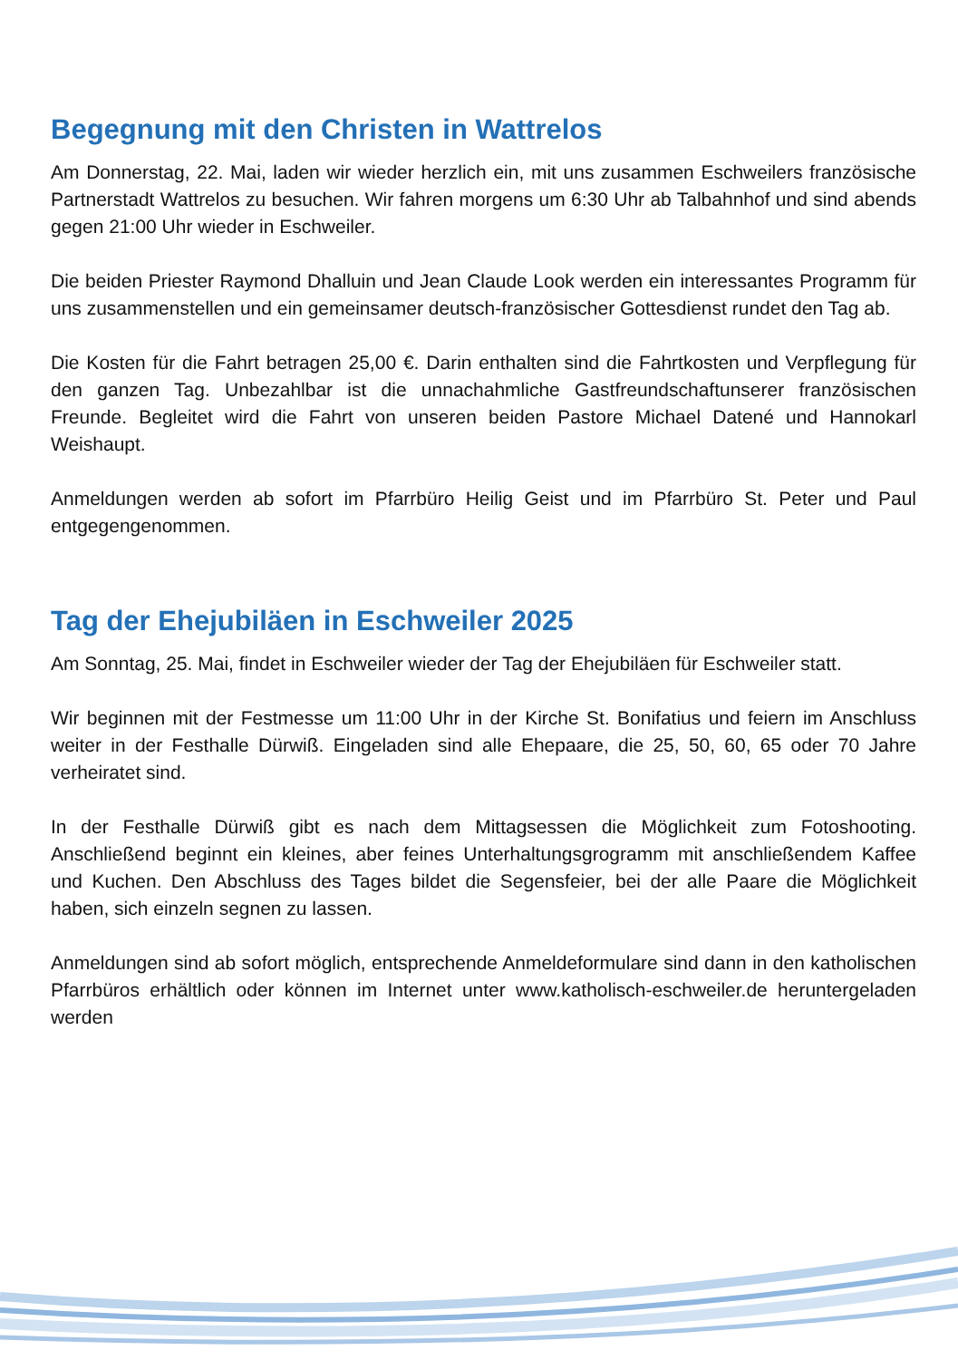Begegnung mit den Christen in Wattrelos
Am Donnerstag, 22. Mai, laden wir wieder herzlich ein, mit uns zusammen Eschweilers französische Partnerstadt Wattrelos zu besuchen. Wir fahren morgens um 6:30 Uhr ab Talbahnhof und sind abends gegen 21:00 Uhr wieder in Eschweiler.
Die beiden Priester Raymond Dhalluin und Jean Claude Look werden ein interessantes Programm für uns zusammenstellen und ein gemeinsamer deutsch-französischer Gottesdienst rundet den Tag ab.
Die Kosten für die Fahrt betragen 25,00 €. Darin enthalten sind die Fahrtkosten und Verpflegung für den ganzen Tag. Unbezahlbar ist die unnachahmliche Gastfreundschaftunserer französischen Freunde. Begleitet wird die Fahrt von unseren beiden Pastore Michael Datené und Hannokarl Weishaupt.
Anmeldungen werden ab sofort im Pfarrbüro Heilig Geist und im Pfarrbüro St. Peter und Paul entgegengenommen.
Tag der Ehejubiläen in Eschweiler 2025
Am Sonntag, 25. Mai, findet in Eschweiler wieder der Tag der Ehejubiläen für Eschweiler statt.
Wir beginnen mit der Festmesse um 11:00 Uhr in der Kirche St. Bonifatius und feiern im Anschluss weiter in der Festhalle Dürwiß. Eingeladen sind alle Ehepaare, die 25, 50, 60, 65 oder 70 Jahre verheiratet sind.
In der Festhalle Dürwiß gibt es nach dem Mittagsessen die Möglichkeit zum Fotoshooting. Anschließend beginnt ein kleines, aber feines Unterhaltungsgrogramm mit anschließendem Kaffee und Kuchen. Den Abschluss des Tages bildet die Segensfeier, bei der alle Paare die Möglichkeit haben, sich einzeln segnen zu lassen.
Anmeldungen sind ab sofort möglich, entsprechende Anmeldeformulare sind dann in den katholischen Pfarrbüros erhältlich oder können im Internet unter www.katholisch-eschweiler.de heruntergeladen werden